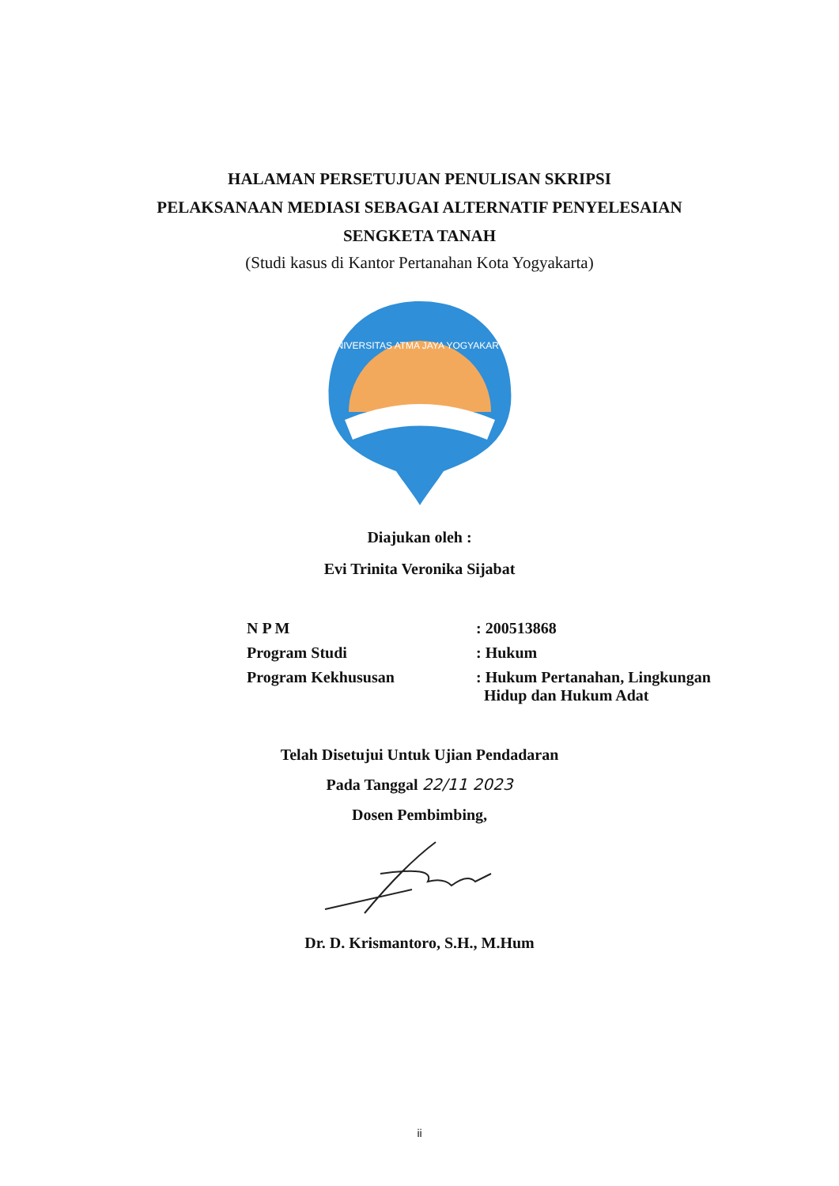HALAMAN PERSETUJUAN PENULISAN SKRIPSI
PELAKSANAAN MEDIASI SEBAGAI ALTERNATIF PENYELESAIAN
SENGKETA TANAH
(Studi kasus di Kantor Pertanahan Kota Yogyakarta)
UNIVERSITAS ATMA JAYA YOGYAKARTA
Diajukan oleh :
Evi Trinita Veronika Sijabat
| N P M | : 200513868 |
| Program Studi | : Hukum |
| Program Kekhususan | : Hukum Pertanahan, Lingkungan Hidup dan Hukum Adat |
Telah Disetujui Untuk Ujian Pendadaran
Pada Tanggal 22/11 2023
Dosen Pembimbing,
Dr. D. Krismantoro, S.H., M.Hum
ii